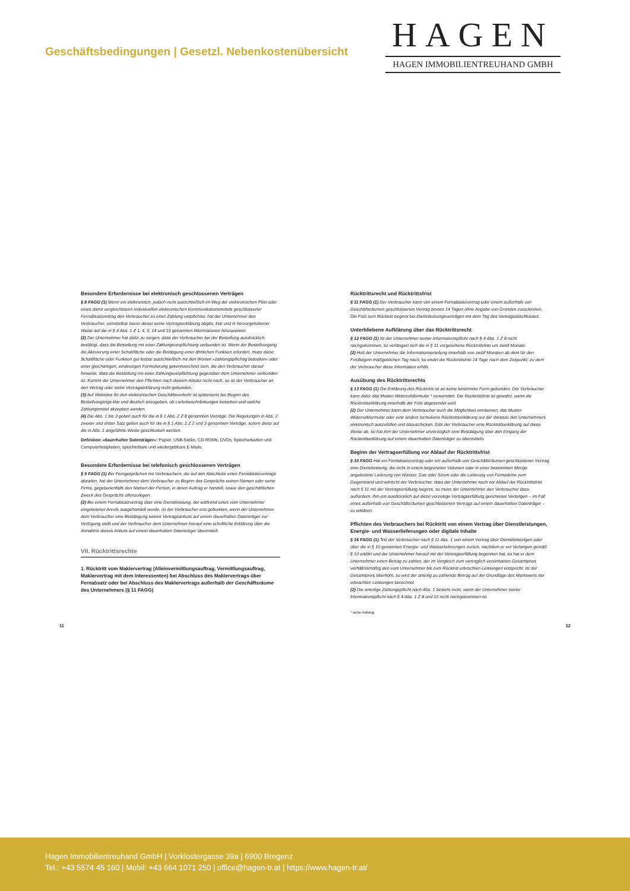Geschäftsbedingungen | Gesetzl. Nebenkostenübersicht
HAGEN
HAGEN IMMOBILIENTREUHAND GMBH
Besondere Erfordernisse bei elektronisch geschlossenen Verträgen
§ 8 FAGG (1) Wenn ein elektronisch, jedoch nicht ausschließlich im Weg der elektronischen Post oder eines damit vergleichbaren individuellen elektronischen Kommunikationsmittels geschlossener Fernabsatzvertrag den Verbraucher zu einer Zahlung verpflichtet, hat der Unternehmer den Verbraucher, unmittelbar bevor dieser seine Vertragserklärung abgibt, klar und in hervorgehobener Weise auf die in § 4 Abs. 1 Z 1, 4, 5, 14 und 15 genannten Informationen hinzuweisen.
(2) Der Unternehmer hat dafür zu sorgen, dass der Verbraucher bei der Bestellung ausdrücklich bestätigt, dass die Bestellung mit einer Zahlungsverpflichtung verbunden ist. Wenn der Bestellvorgang die Aktivierung einer Schaltfläche oder die Betätigung einer ähnlichen Funktion erfordert, muss diese Schaltfläche oder Funktion gut lesbar ausschließlich mit den Worten »zahlungspflichtig bestellen« oder einer gleichartigen, eindeutigen Formulierung gekennzeichnet sein, die den Verbraucher darauf hinweist, dass die Bestellung mit einer Zahlungsverpflichtung gegenüber dem Unternehmer verbunden ist. Kommt der Unternehmer den Pflichten nach diesem Absatz nicht nach, so ist der Verbraucher an den Vertrag oder seine Vertragserklärung nicht gebunden.
(3) Auf Websites für den elektronischen Geschäftsverkehr ist spätestens bei Beginn des Bestellvorgangs klar und deutlich anzugeben, ob Lieferbeschränkungen bestehen und welche Zahlungsmittel akzeptiert werden.
(4) Die Abs. 1 bis 3 gelten auch für die in § 1 Abs. 2 Z 8 genannten Verträge. Die Regelungen in Abs. 2 zweiter und dritter Satz gelten auch für die in § 1 Abs. 2 Z 2 und 3 genannten Verträge, sofern diese auf die in Abs. 1 angeführte Weise geschlossen werden.
Definition »dauerhafter Datenträger«: Papier, USB-Sticks, CD-ROMs, DVDs, Speicherkarten und Computerfestplatten, speicherbare und wiedergebbare E-Mails.
Besondere Erfordernisse bei telefonisch geschlossenen Verträgen
§ 9 FAGG (1) Bei Ferngesprächen mit Verbrauchern, die auf den Abschluss eines Fernabsatzvertrags abzielen, hat der Unternehmer dem Verbraucher zu Beginn des Gesprächs seinen Namen oder seine Firma, gegebenenfalls den Namen der Person, in deren Auftrag er handelt, sowie den geschäftlichen Zweck des Gesprächs offenzulegen.
(2) Bei einem Fernabsatzvertrag über eine Dienstleistung, der während eines vom Unternehmer eingeleiteten Anrufs ausgehandelt wurde, ist der Verbraucher erst gebunden, wenn der Unternehmer dem Verbraucher eine Bestätigung seines Vertragsanbots auf einem dauerhaften Datenträger zur Verfügung stellt und der Verbraucher dem Unternehmer hierauf eine schriftliche Erklärung über die Annahme dieses Anbots auf einem dauerhaften Datenträger übermittelt.
VII. Rücktrittsrechte
1. Rücktritt vom Maklervertrag (Alleinvermittlungsauftrag, Vermittlungsauftrag, Maklervertrag mit dem Interessenten) bei Abschluss des Maklervertrags über Fernabsatz oder bei Abschluss des Maklervertrags außerhalb der Geschäftsräume des Unternehmers (§ 11 FAGG)
Rücktrittsrecht und Rücktrittsfrist
§ 11 FAGG (1) Der Verbraucher kann von einem Fernabsatzvertrag oder einem außerhalb von Geschäftsräumen geschlossenen Vertrag binnen 14 Tagen ohne Angabe von Gründen zurücktreten. Die Frist zum Rücktritt beginnt bei Dienstleistungsverträgen mit dem Tag des Vertragsabschlusses.
Unterbliebene Aufklärung über das Rücktrittsrecht
§ 12 FAGG (1) Ist der Unternehmer seiner Informationspflicht nach § 4 Abs. 1 Z 8 nicht nachgekommen, so verlängert sich die in § 11 vorgesehene Rücktrittsfrist um zwölf Monate.
(2) Holt der Unternehmer die Informationserteilung innerhalb von zwölf Monaten ab dem für den Fristbeginn maßgeblichen Tag nach, so endet die Rücktrittsfrist 14 Tage nach dem Zeitpunkt, zu dem der Verbraucher diese Information erhält.
Ausübung des Rücktrittsrechts
§ 13 FAGG (1) Die Erklärung des Rücktritts ist an keine bestimmte Form gebunden. Der Verbraucher kann dafür das Muster-Widerrufsformular * verwenden. Die Rücktrittsfrist ist gewahrt, wenn die Rücktrittserklärung innerhalb der Frist abgesendet wird.
(2) Der Unternehmer kann dem Verbraucher auch die Möglichkeit einräumen, das Muster-Widerrufsformular oder eine anders formulierte Rücktrittserklärung auf der Website des Unternehmers elektronisch auszufüllen und abzuschicken. Gibt der Verbraucher eine Rücktrittserklärung auf diese Weise ab, so hat ihm der Unternehmer unverzüglich eine Bestätigung über den Eingang der Rücktrittserklärung auf einem dauerhaften Datenträger zu übermitteln.
Beginn der Vertragserfüllung vor Ablauf der Rücktrittsfrist
§ 10 FAGG Hat ein Fernabsatzvertrag oder ein außerhalb von Geschäftsräumen geschlossener Vertrag eine Dienstleistung, die nicht in einem begrenzten Volumen oder in einer bestimmten Menge angebotene Lieferung von Wasser, Gas oder Strom oder die Lieferung von Fernwärme zum Gegenstand und wünscht der Verbraucher, dass der Unternehmer noch vor Ablauf der Rücktrittsfrist nach § 11 mit der Vertragserfüllung beginnt, so muss der Unternehmer den Verbraucher dazu auffordern, ihm ein ausdrücklich auf diese vorzeitige Vertragserfüllung gerichtetes Verlangen – im Fall eines außerhalb von Geschäftsräumen geschlossenen Vertrags auf einem dauerhaften Datenträger – zu erklären.
Pflichten des Verbrauchers bei Rücktritt von einem Vertrag über Dienstleistungen, Energie- und Wasserlieferungen oder digitale Inhalte
§ 16 FAGG (1) Tritt der Verbraucher nach § 11 Abs. 1 von einem Vertrag über Dienstleistungen oder über die in § 10 genannten Energie- und Wasserlieferungen zurück, nachdem er ein Verlangen gemäß § 10 erklärt und der Unternehmer hierauf mit der Vertragserfüllung begonnen hat, so hat er dem Unternehmer einen Betrag zu zahlen, der im Vergleich zum vertraglich vereinbarten Gesamtpreis verhältnismäßig den vom Unternehmer bis zum Rücktritt erbrachten Leistungen entspricht. Ist der Gesamtpreis überhöht, so wird der anteilig zu zahlende Betrag auf der Grundlage des Marktwerts der erbrachten Leistungen berechnet.
(2) Die anteilige Zahlungspflicht nach Abs. 1 besteht nicht, wenn der Unternehmer seiner Informationspflicht nach § 4 Abs. 1 Z 8 und 10 nicht nachgekommen ist.
* siehe Anhang
11 12
Hagen Immobilientreuhand GmbH | Vorklostergasse 39a | 6900 Bregenz
Tel.: +43 5574 45 160 | Mobil: +43 664 1071 250 | office@hagen-tr.at | https://www.hagen-tr.at/